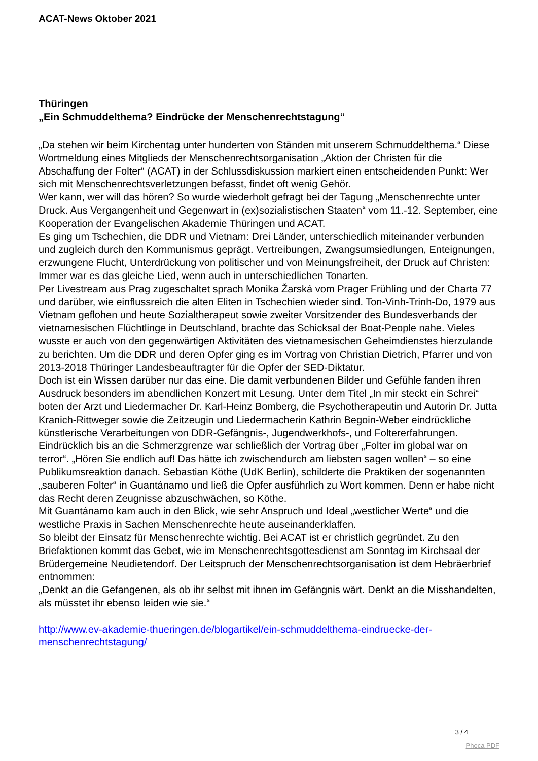ACAT-News Oktober 2021
Thüringen
„Ein Schmuddelthema? Eindrücke der Menschenrechtstagung“
„Da stehen wir beim Kirchentag unter hunderten von Ständen mit unserem Schmuddelthema.“ Diese Wortmeldung eines Mitglieds der Menschenrechtsorganisation „Aktion der Christen für die Abschaffung der Folter“ (ACAT) in der Schlussdiskussion markiert einen entscheidenden Punkt: Wer sich mit Menschenrechtsverletzungen befasst, findet oft wenig Gehör.
Wer kann, wer will das hören? So wurde wiederholt gefragt bei der Tagung „Menschenrechte unter Druck. Aus Vergangenheit und Gegenwart in (ex)sozialistischen Staaten“ vom 11.-12. September, eine Kooperation der Evangelischen Akademie Thüringen und ACAT.
Es ging um Tschechien, die DDR und Vietnam: Drei Länder, unterschiedlich miteinander verbunden und zugleich durch den Kommunismus geprägt. Vertreibungen, Zwangsumsiedlungen, Enteignungen, erzwungene Flucht, Unterdrückung von politischer und von Meinungsfreiheit, der Druck auf Christen: Immer war es das gleiche Lied, wenn auch in unterschiedlichen Tonarten.
Per Livestream aus Prag zugeschaltet sprach Monika Žarská vom Prager Frühling und der Charta 77 und darüber, wie einflussreich die alten Eliten in Tschechien wieder sind. Ton-Vinh-Trinh-Do, 1979 aus Vietnam geflohen und heute Sozialtherapeut sowie zweiter Vorsitzender des Bundesverbands der vietnamesischen Flüchtlinge in Deutschland, brachte das Schicksal der Boat-People nahe. Vieles wusste er auch von den gegenwärtigen Aktivitäten des vietnamesischen Geheimdienstes hierzulande zu berichten. Um die DDR und deren Opfer ging es im Vortrag von Christian Dietrich, Pfarrer und von 2013-2018 Thüringer Landesbeauftragter für die Opfer der SED-Diktatur.
Doch ist ein Wissen darüber nur das eine. Die damit verbundenen Bilder und Gefühle fanden ihren Ausdruck besonders im abendlichen Konzert mit Lesung. Unter dem Titel „In mir steckt ein Schrei“ boten der Arzt und Liedermacher Dr. Karl-Heinz Bomberg, die Psychotherapeutin und Autorin Dr. Jutta Kranich-Rittweger sowie die Zeitzeugin und Liedermacherin Kathrin Begoin-Weber eindrückliche künstlerische Verarbeitungen von DDR-Gefängnis-, Jugendwerkhofs-, und Foltererfahrungen.
Eindrücklich bis an die Schmerzgrenze war schließlich der Vortrag über „Folter im global war on terror“. „Hören Sie endlich auf! Das hätte ich zwischendurch am liebsten sagen wollen“ – so eine Publikumsreaktion danach. Sebastian Köthe (UdK Berlin), schilderte die Praktiken der sogenannten „sauberen Folter“ in Guantánamo und ließ die Opfer ausführlich zu Wort kommen. Denn er habe nicht das Recht deren Zeugnisse abzuschwächen, so Köthe.
Mit Guantánamo kam auch in den Blick, wie sehr Anspruch und Ideal „westlicher Werte“ und die westliche Praxis in Sachen Menschenrechte heute auseinanderklaffen.
So bleibt der Einsatz für Menschenrechte wichtig. Bei ACAT ist er christlich gegründet. Zu den Briefaktionen kommt das Gebet, wie im Menschenrechtsgottesdienst am Sonntag im Kirchsaal der Brüdergemeine Neudietendorf. Der Leitspruch der Menschenrechtsorganisation ist dem Hebräerbrief entnommen:
„Denkt an die Gefangenen, als ob ihr selbst mit ihnen im Gefängnis wärt. Denkt an die Misshandelten, als müsstet ihr ebenso leiden wie sie.“
http://www.ev-akademie-thueringen.de/blogartikel/ein-schmuddelthema-eindruecke-der-menschenrechtstagung/
3 / 4
Phoca PDF